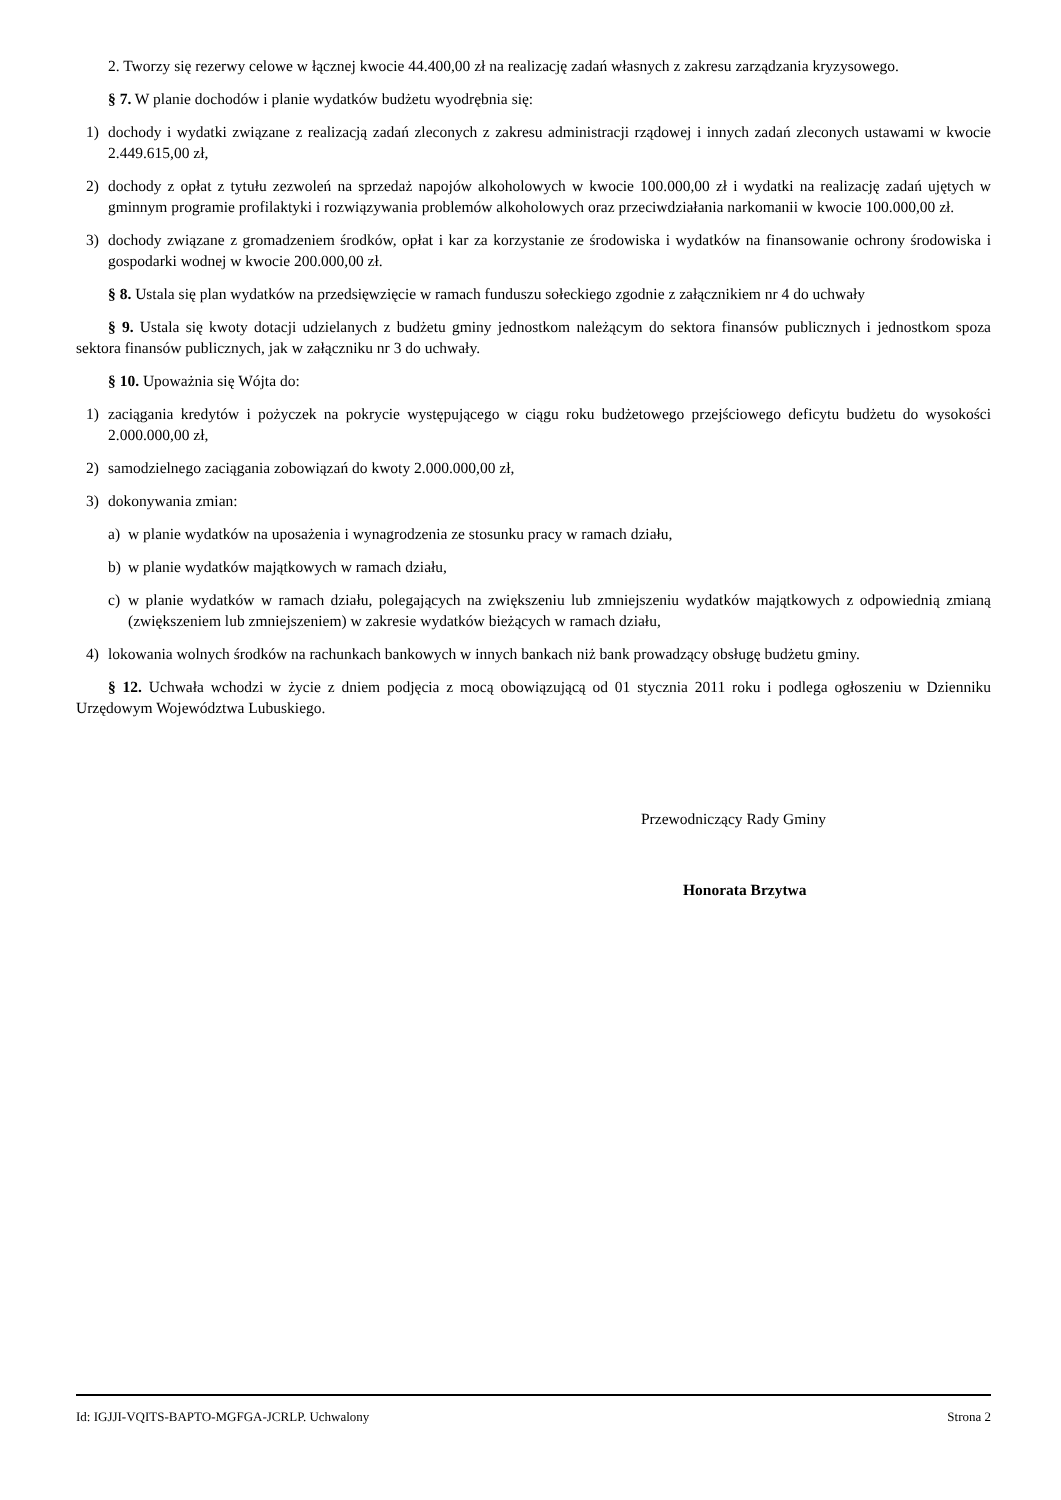2. Tworzy się rezerwy celowe w łącznej kwocie 44.400,00 zł na realizację zadań własnych z zakresu zarządzania kryzysowego.
§ 7. W planie dochodów i planie wydatków budżetu wyodrębnia się:
1) dochody i wydatki związane z realizacją zadań zleconych z zakresu administracji rządowej i innych zadań zleconych ustawami w kwocie 2.449.615,00 zł,
2) dochody z opłat z tytułu zezwoleń na sprzedaż napojów alkoholowych w kwocie 100.000,00 zł i wydatki na realizację zadań ujętych w gminnym programie profilaktyki i rozwiązywania problemów alkoholowych oraz przeciwdziałania narkomanii w kwocie 100.000,00 zł.
3) dochody związane z gromadzeniem środków, opłat i kar za korzystanie ze środowiska i wydatków na finansowanie ochrony środowiska i gospodarki wodnej w kwocie 200.000,00 zł.
§ 8. Ustala się plan wydatków na przedsięwzięcie w ramach funduszu sołeckiego zgodnie z załącznikiem nr 4 do uchwały
§ 9. Ustala się kwoty dotacji udzielanych z budżetu gminy jednostkom należącym do sektora finansów publicznych i jednostkom spoza sektora finansów publicznych, jak w załączniku nr 3 do uchwały.
§ 10. Upoważnia się Wójta do:
1) zaciągania kredytów i pożyczek na pokrycie występującego w ciągu roku budżetowego przejściowego deficytu budżetu do wysokości 2.000.000,00 zł,
2) samodzielnego zaciągania zobowiązań do kwoty 2.000.000,00 zł,
3) dokonywania zmian:
a) w planie wydatków na uposażenia i wynagrodzenia ze stosunku pracy w ramach działu,
b) w planie wydatków majątkowych w ramach działu,
c) w planie wydatków w ramach działu, polegających na zwiększeniu lub zmniejszeniu wydatków majątkowych z odpowiednią zmianą (zwiększeniem lub zmniejszeniem) w zakresie wydatków bieżących w ramach działu,
4) lokowania wolnych środków na rachunkach bankowych w innych bankach niż bank prowadzący obsługę budżetu gminy.
§ 12. Uchwała wchodzi w życie z dniem podjęcia z mocą obowiązującą od 01 stycznia 2011 roku i podlega ogłoszeniu w Dzienniku Urzędowym Województwa Lubuskiego.
Przewodniczący Rady Gminy
Honorata Brzytwa
Id: IGJJI-VQITS-BAPTO-MGFGA-JCRLP. Uchwalony Strona 2